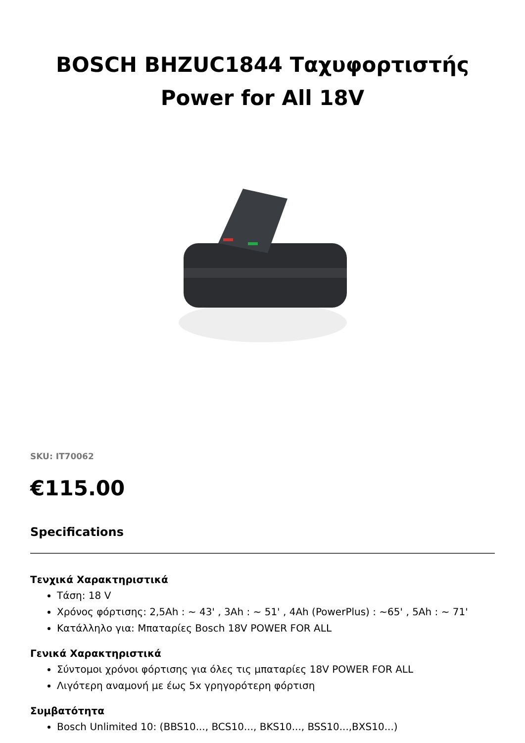BOSCH BHZUC1844 Ταχυφορτιστής
Power for All 18V
SKU: IT70062
€115.00
Specifications
Τενχικά Χαρακτηριστικά
Τάση: 18 V
Χρόνος φόρτισης: 2,5Ah : ~ 43' , 3Ah : ~ 51' , 4Ah (PowerPlus) : ~65' , 5Ah : ~ 71'
Κατάλληλο για: Μπαταρίες Bosch 18V POWER FOR ALL
Γενικά Χαρακτηριστικά
Σύντομοι χρόνοι φόρτισης για όλες τις μπαταρίες 18V POWER FOR ALL
Λιγότερη αναμονή με έως 5x γρηγορότερη φόρτιση
Συμβατότητα
Bosch Unlimited 10: (BBS10..., BCS10..., BKS10..., BSS10...,BXS10...)